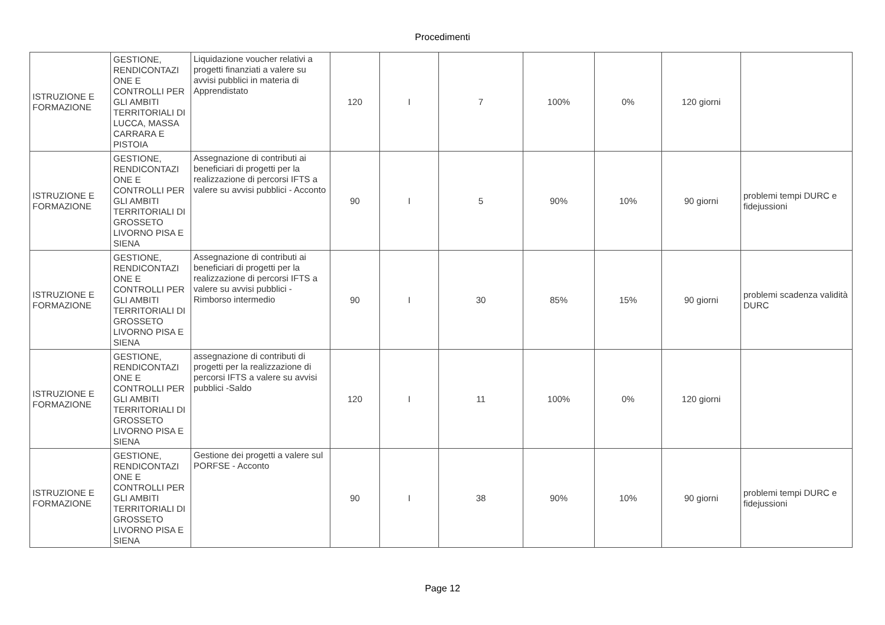Procedimenti
| ISTRUZIONE E FORMAZIONE | GESTIONE, RENDICONTAZI ONE E CONTROLLI PER GLI AMBITI TERRITORIALI DI LUCCA, MASSA CARRARA E PISTOIA | Liquidazione voucher relativi a progetti finanziati a valere su avvisi pubblici in materia di Apprendistato | 120 | I | 7 | 100% | 0% | 120 giorni | |
| ISTRUZIONE E FORMAZIONE | GESTIONE, RENDICONTAZI ONE E CONTROLLI PER GLI AMBITI TERRITORIALI DI GROSSETO LIVORNO PISA E SIENA | Assegnazione di contributi ai beneficiari di progetti per la realizzazione di percorsi IFTS a valere su avvisi pubblici - Acconto | 90 | I | 5 | 90% | 10% | 90 giorni | problemi tempi DURC e fidejussioni |
| ISTRUZIONE E FORMAZIONE | GESTIONE, RENDICONTAZI ONE E CONTROLLI PER GLI AMBITI TERRITORIALI DI GROSSETO LIVORNO PISA E SIENA | Assegnazione di contributi ai beneficiari di progetti per la realizzazione di percorsi IFTS a valere su avvisi pubblici - Rimborso intermedio | 90 | I | 30 | 85% | 15% | 90 giorni | problemi scadenza validità DURC |
| ISTRUZIONE E FORMAZIONE | GESTIONE, RENDICONTAZI ONE E CONTROLLI PER GLI AMBITI TERRITORIALI DI GROSSETO LIVORNO PISA E SIENA | assegnazione di contributi di progetti per la realizzazione di percorsi IFTS a valere su avvisi pubblici -Saldo | 120 | I | 11 | 100% | 0% | 120 giorni | |
| ISTRUZIONE E FORMAZIONE | GESTIONE, RENDICONTAZI ONE E CONTROLLI PER GLI AMBITI TERRITORIALI DI GROSSETO LIVORNO PISA E SIENA | Gestione dei progetti a valere sul PORFSE - Acconto | 90 | I | 38 | 90% | 10% | 90 giorni | problemi tempi DURC e fidejussioni |
Page 12